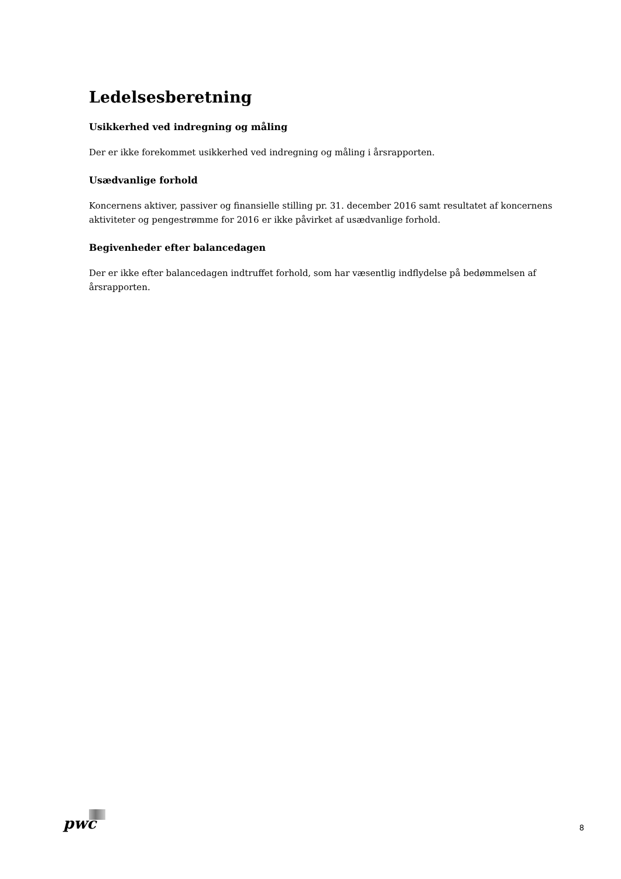Ledelsesberetning
Usikkerhed ved indregning og måling
Der er ikke forekommet usikkerhed ved indregning og måling i årsrapporten.
Usædvanlige forhold
Koncernens aktiver, passiver og finansielle stilling pr. 31. december 2016 samt resultatet af koncernens aktiviteter og pengestrømme for 2016 er ikke påvirket af usædvanlige forhold.
Begivenheder efter balancedagen
Der er ikke efter balancedagen indtruffet forhold, som har væsentlig indflydelse på bedømmelsen af årsrapporten.
pwc 8